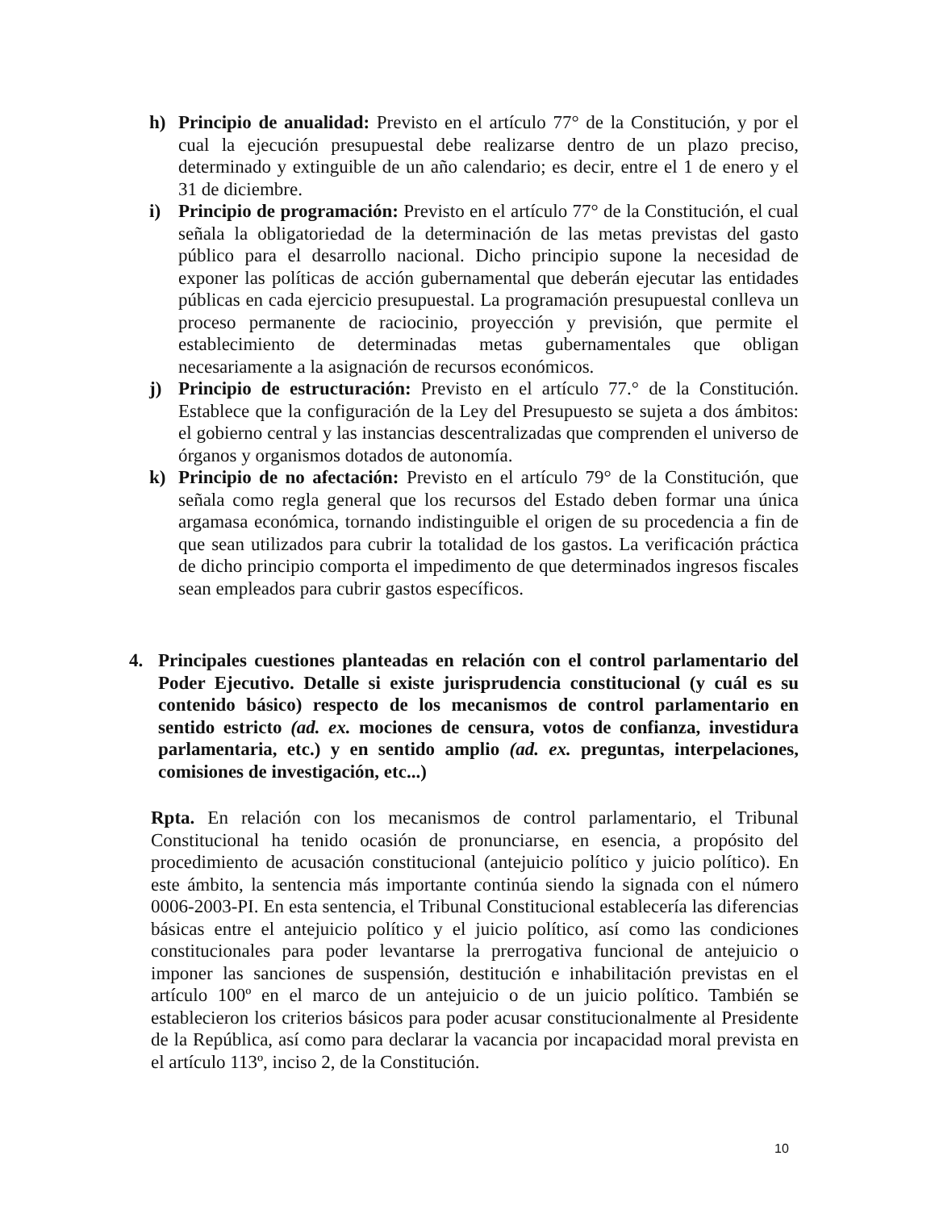h) Principio de anualidad: Previsto en el artículo 77° de la Constitución, y por el cual la ejecución presupuestal debe realizarse dentro de un plazo preciso, determinado y extinguible de un año calendario; es decir, entre el 1 de enero y el 31 de diciembre.
i) Principio de programación: Previsto en el artículo 77° de la Constitución, el cual señala la obligatoriedad de la determinación de las metas previstas del gasto público para el desarrollo nacional. Dicho principio supone la necesidad de exponer las políticas de acción gubernamental que deberán ejecutar las entidades públicas en cada ejercicio presupuestal. La programación presupuestal conlleva un proceso permanente de raciocinio, proyección y previsión, que permite el establecimiento de determinadas metas gubernamentales que obligan necesariamente a la asignación de recursos económicos.
j) Principio de estructuración: Previsto en el artículo 77.° de la Constitución. Establece que la configuración de la Ley del Presupuesto se sujeta a dos ámbitos: el gobierno central y las instancias descentralizadas que comprenden el universo de órganos y organismos dotados de autonomía.
k) Principio de no afectación: Previsto en el artículo 79° de la Constitución, que señala como regla general que los recursos del Estado deben formar una única argamasa económica, tornando indistinguible el origen de su procedencia a fin de que sean utilizados para cubrir la totalidad de los gastos. La verificación práctica de dicho principio comporta el impedimento de que determinados ingresos fiscales sean empleados para cubrir gastos específicos.
4. Principales cuestiones planteadas en relación con el control parlamentario del Poder Ejecutivo. Detalle si existe jurisprudencia constitucional (y cuál es su contenido básico) respecto de los mecanismos de control parlamentario en sentido estricto (ad. ex. mociones de censura, votos de confianza, investidura parlamentaria, etc.) y en sentido amplio (ad. ex. preguntas, interpelaciones, comisiones de investigación, etc...)
Rpta. En relación con los mecanismos de control parlamentario, el Tribunal Constitucional ha tenido ocasión de pronunciarse, en esencia, a propósito del procedimiento de acusación constitucional (antejuicio político y juicio político). En este ámbito, la sentencia más importante continúa siendo la signada con el número 0006-2003-PI. En esta sentencia, el Tribunal Constitucional establecería las diferencias básicas entre el antejuicio político y el juicio político, así como las condiciones constitucionales para poder levantarse la prerrogativa funcional de antejuicio o imponer las sanciones de suspensión, destitución e inhabilitación previstas en el artículo 100º en el marco de un antejuicio o de un juicio político. También se establecieron los criterios básicos para poder acusar constitucionalmente al Presidente de la República, así como para declarar la vacancia por incapacidad moral prevista en el artículo 113º, inciso 2, de la Constitución.
10